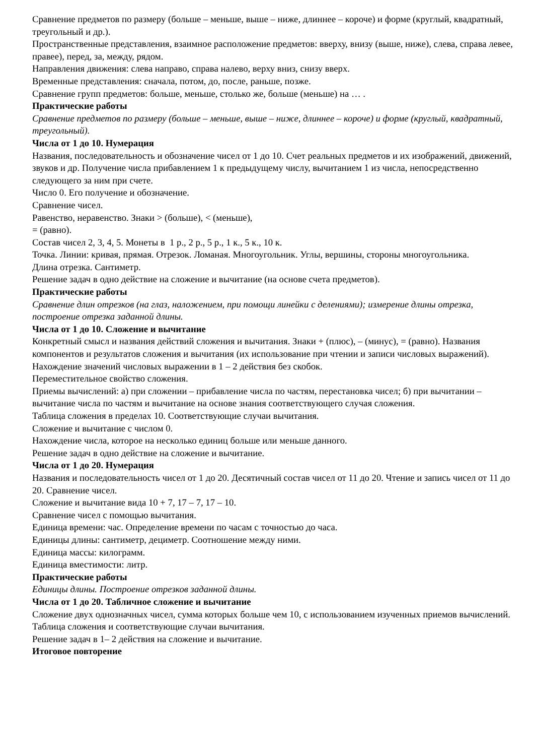Сравнение предметов по размеру (больше – меньше, выше – ниже, длиннее – короче) и форме (круглый, квадратный, треугольный и др.).
Пространственные представления, взаимное расположение предметов: вверху, внизу (выше, ниже), слева, справа левее, правее), перед, за, между, рядом.
Направления движения: слева направо, справа налево, верху вниз, снизу вверх.
Временные представления: сначала, потом, до, после, раньше, позже.
Сравнение групп предметов: больше, меньше, столько же, больше (меньше) на … .
Практические работы
Сравнение предметов по размеру (больше – меньше, выше – ниже, длиннее – короче) и форме (круглый, квадратный, треугольный).
Числа от 1 до 10. Нумерация
Названия, последовательность и обозначение чисел от 1 до 10. Счет реальных предметов и их изображений, движений, звуков и др. Получение числа прибавлением 1 к предыдущему числу, вычитанием 1 из числа, непосредственно следующего за ним при счете.
Число 0. Его получение и обозначение.
Сравнение чисел.
Равенство, неравенство. Знаки > (больше), < (меньше),
= (равно).
Состав чисел 2, 3, 4, 5. Монеты в 1 р., 2 р., 5 р., 1 к., 5 к., 10 к.
Точка. Линии: кривая, прямая. Отрезок. Ломаная. Многоугольник. Углы, вершины, стороны многоугольника.
Длина отрезка. Сантиметр.
Решение задач в одно действие на сложение и вычитание (на основе счета предметов).
Практические работы
Сравнение длин отрезков (на глаз, наложением, при помощи линейки с делениями); измерение длины отрезка, построение отрезка заданной длины.
Числа от 1 до 10. Сложение и вычитание
Конкретный смысл и названия действий сложения и вычитания. Знаки + (плюс), – (минус), = (равно). Названия компонентов и результатов сложения и вычитания (их использование при чтении и записи числовых выражений). Нахождение значений числовых выражении в 1 – 2 действия без скобок.
Переместительное свойство сложения.
Приемы вычислений: а) при сложении – прибавление числа по частям, перестановка чисел; б) при вычитании – вычитание числа по частям и вычитание на основе знания соответствующего случая сложения.
Таблица сложения в пределах 10. Соответствующие случаи вычитания.
Сложение и вычитание с числом 0.
Нахождение числа, которое на несколько единиц больше или меньше данного.
Решение задач в одно действие на сложение и вычитание.
Числа от 1 до 20. Нумерация
Названия и последовательность чисел от 1 до 20. Десятичный состав чисел от 11 до 20. Чтение и запись чисел от 11 до 20. Сравнение чисел.
Сложение и вычитание вида 10 + 7, 17 – 7, 17 – 10.
Сравнение чисел с помощью вычитания.
Единица времени: час. Определение времени по часам с точностью до часа.
Единицы длины: сантиметр, дециметр. Соотношение между ними.
Единица массы: килограмм.
Единица вместимости: литр.
Практические работы
Единицы длины. Построение отрезков заданной длины.
Числа от 1 до 20. Табличное сложение и вычитание
Сложение двух однозначных чисел, сумма которых больше чем 10, с использованием изученных приемов вычислений.
Таблица сложения и соответствующие случаи вычитания.
Решение задач в 1– 2 действия на сложение и вычитание.
Итоговое повторение